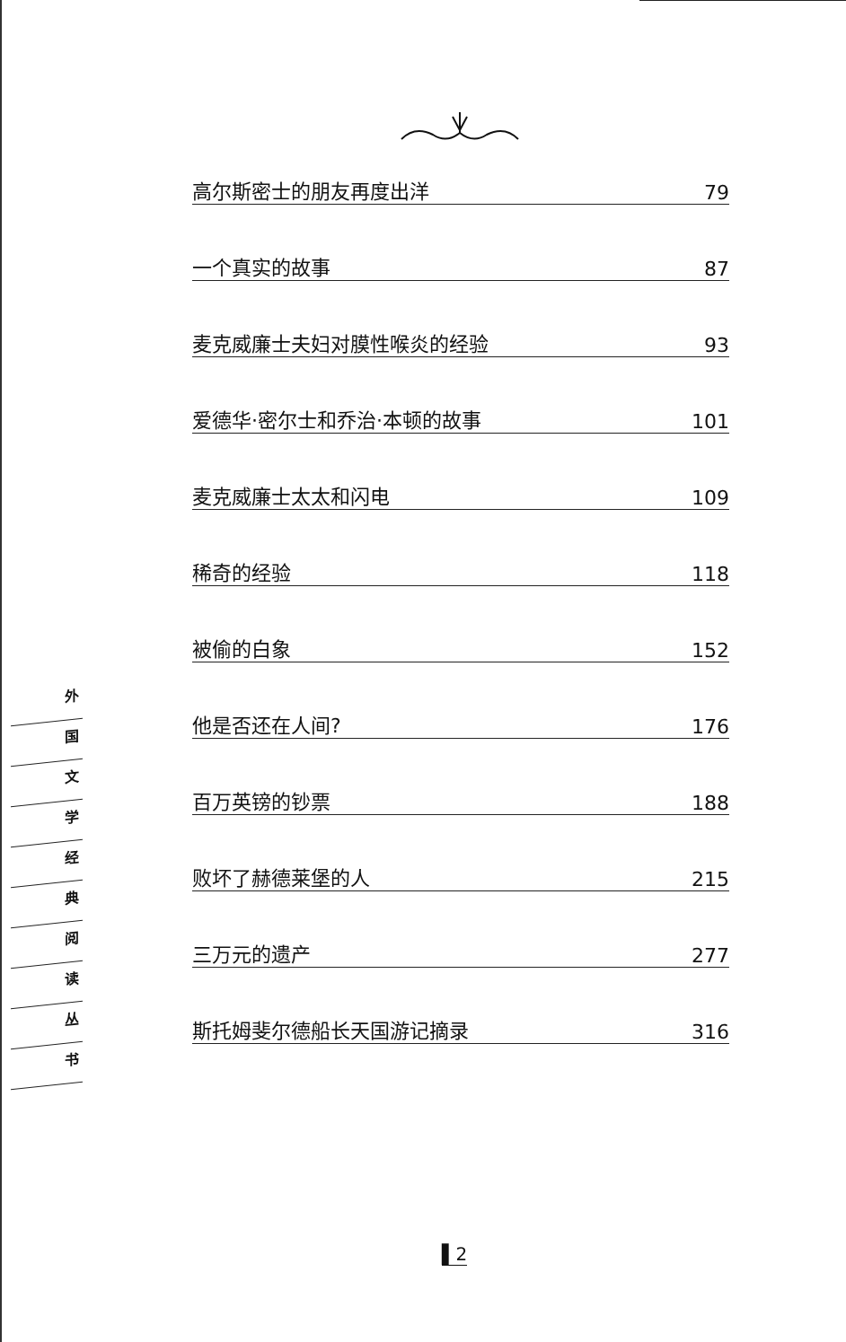高尔斯密士的朋友再度出洋 79
一个真实的故事 87
麦克威廉士夫妇对膜性喉炎的经验 93
爱德华·密尔士和乔治·本顿的故事 101
麦克威廉士太太和闪电 109
稀奇的经验 118
被偷的白象 152
他是否还在人间? 176
百万英镑的钞票 188
败坏了赫德莱堡的人 215
三万元的遗产 277
斯托姆斐尔德船长天国游记摘录 316
外
国
文
学
经
典
阅
读
丛
书
▌2